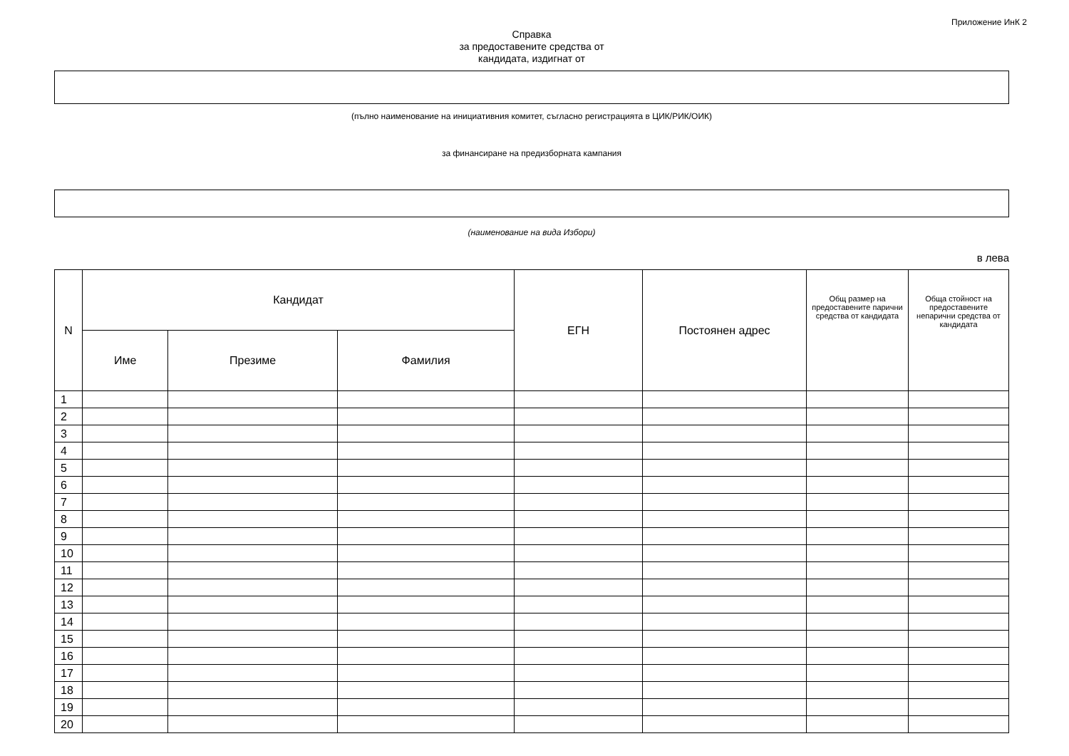Приложение ИнК 2
Справка
за предоставените средства от
кандидата, издигнат от
(пълно наименование на инициативния комитет, съгласно регистрацията в ЦИК/РИК/ОИК)
за финансиране на предизборната кампания
(наименование на вида Избори)
в лева
| N | Кандидат | | | ЕГН | Постоянен адрес | Общ размер на предоставените парични средства от кандидата | Обща стойност на предоставените непарични средства от кандидата |
| --- | --- | --- | --- | --- | --- | --- | --- |
| | Име | Презиме | Фамилия | | | | |
| 1 | | | | | | | |
| 2 | | | | | | | |
| 3 | | | | | | | |
| 4 | | | | | | | |
| 5 | | | | | | | |
| 6 | | | | | | | |
| 7 | | | | | | | |
| 8 | | | | | | | |
| 9 | | | | | | | |
| 10 | | | | | | | |
| 11 | | | | | | | |
| 12 | | | | | | | |
| 13 | | | | | | | |
| 14 | | | | | | | |
| 15 | | | | | | | |
| 16 | | | | | | | |
| 17 | | | | | | | |
| 18 | | | | | | | |
| 19 | | | | | | | |
| 20 | | | | | | | |